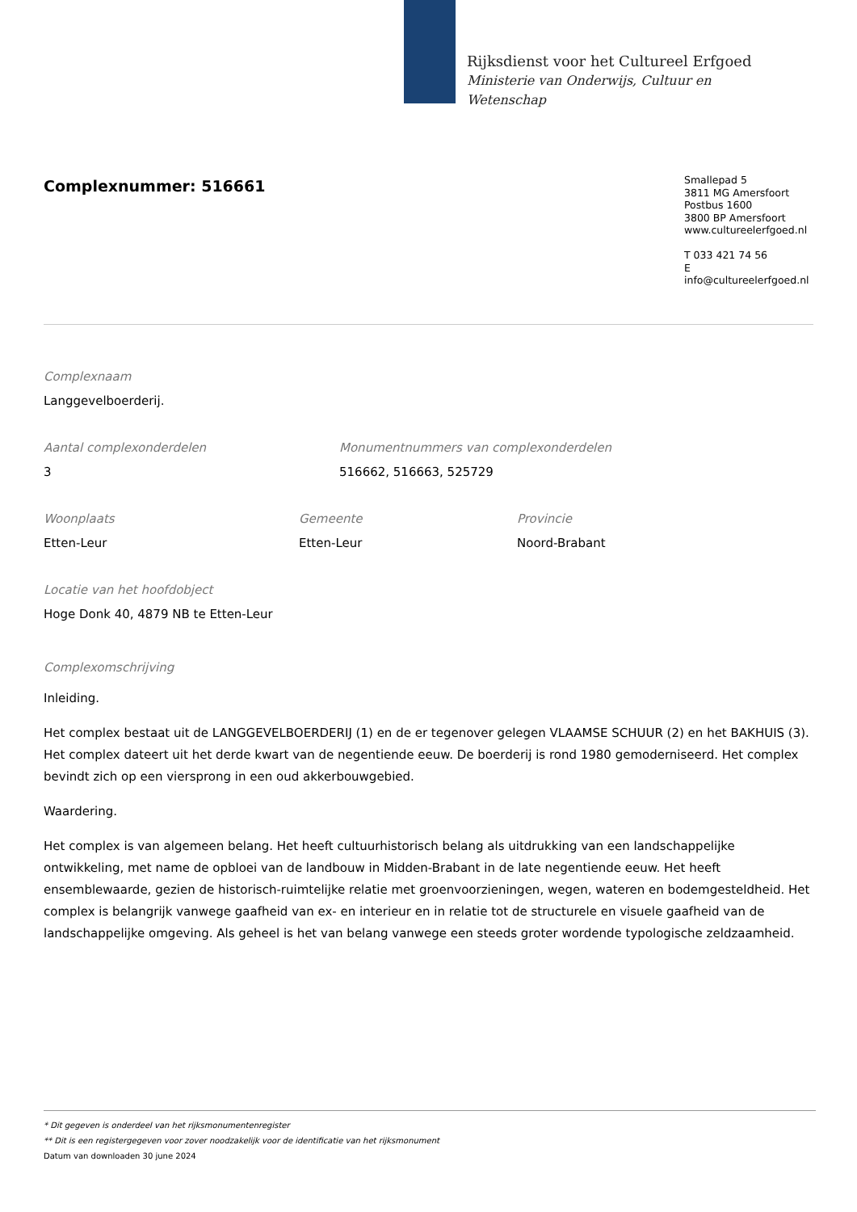Rijksdienst voor het Cultureel Erfgoed
Ministerie van Onderwijs, Cultuur en
Wetenschap
Complexnummer: 516661
Smallepad 5
3811 MG Amersfoort
Postbus 1600
3800 BP Amersfoort
www.cultureelerfgoed.nl
T 033 421 74 56
E info@cultureelerfgoed.nl
Complexnaam
Langgevelboerderij.
Aantal complexonderdelen
3
Monumentnummers van complexonderdelen
516662, 516663, 525729
Woonplaats
Etten-Leur
Gemeente
Etten-Leur
Provincie
Noord-Brabant
Locatie van het hoofdobject
Hoge Donk 40, 4879 NB te Etten-Leur
Complexomschrijving
Inleiding.
Het complex bestaat uit de LANGGEVELBOERDERIJ (1) en de er tegenover gelegen VLAAMSE SCHUUR (2) en het BAKHUIS (3). Het complex dateert uit het derde kwart van de negentiende eeuw. De boerderij is rond 1980 gemoderniseerd. Het complex bevindt zich op een viersprong in een oud akkerbouwgebied.
Waardering.
Het complex is van algemeen belang. Het heeft cultuurhistorisch belang als uitdrukking van een landschappelijke ontwikkeling, met name de opbloei van de landbouw in Midden-Brabant in de late negentiende eeuw. Het heeft ensemblewaarde, gezien de historisch-ruimtelijke relatie met groenvoorzieningen, wegen, wateren en bodemgesteldheid. Het complex is belangrijk vanwege gaafheid van ex- en interieur en in relatie tot de structurele en visuele gaafheid van de landschappelijke omgeving. Als geheel is het van belang vanwege een steeds groter wordende typologische zeldzaamheid.
* Dit gegeven is onderdeel van het rijksmonumentenregister
** Dit is een registergegeven voor zover noodzakelijk voor de identificatie van het rijksmonument
Datum van downloaden 30 june 2024